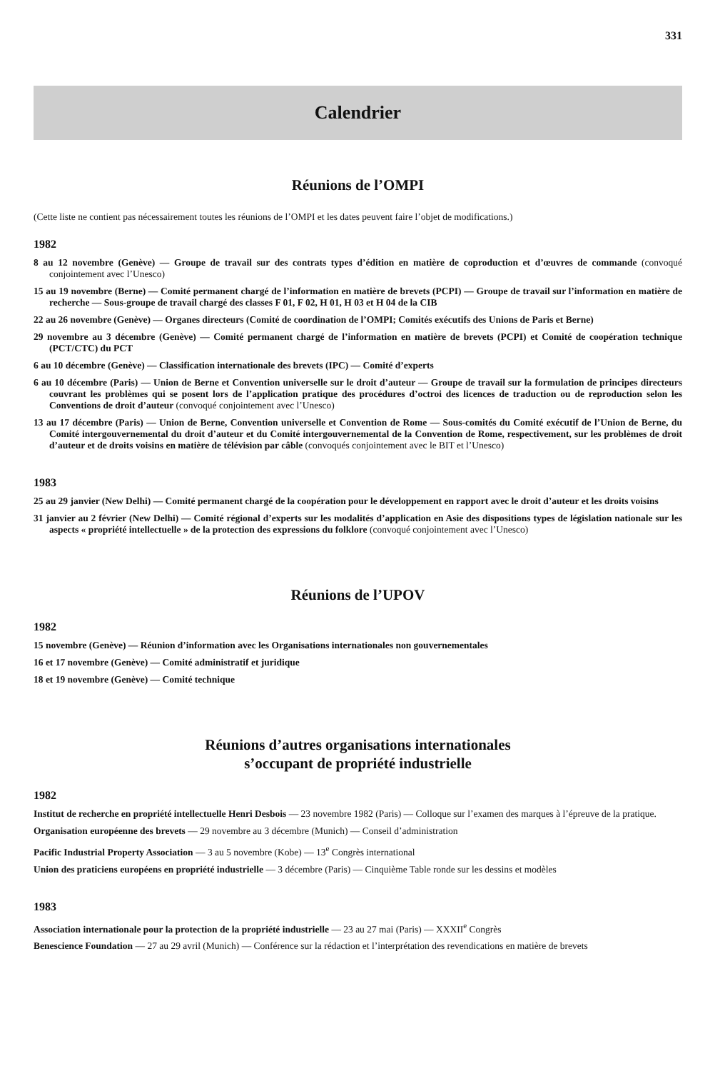331
Calendrier
Réunions de l’OMPI
(Cette liste ne contient pas nécessairement toutes les réunions de l’OMPI et les dates peuvent faire l’objet de modifications.)
1982
8 au 12 novembre (Genève) — Groupe de travail sur des contrats types d’édition en matière de coproduction et d’œuvres de commande (convoqué conjointement avec l’Unesco)
15 au 19 novembre (Berne) — Comité permanent chargé de l’information en matière de brevets (PCPI) — Groupe de travail sur l’information en matière de recherche — Sous-groupe de travail chargé des classes F 01, F 02, H 01, H 03 et H 04 de la CIB
22 au 26 novembre (Genève) — Organes directeurs (Comité de coordination de l’OMPI; Comités exécutifs des Unions de Paris et Berne)
29 novembre au 3 décembre (Genève) — Comité permanent chargé de l’information en matière de brevets (PCPI) et Comité de coopération technique (PCT/CTC) du PCT
6 au 10 décembre (Genève) — Classification internationale des brevets (IPC) — Comité d’experts
6 au 10 décembre (Paris) — Union de Berne et Convention universelle sur le droit d’auteur — Groupe de travail sur la formulation de principes directeurs couvrant les problèmes qui se posent lors de l’application pratique des procédures d’octroi des licences de traduction ou de reproduction selon les Conventions de droit d’auteur (convoqué conjointement avec l’Unesco)
13 au 17 décembre (Paris) — Union de Berne, Convention universelle et Convention de Rome — Sous-comités du Comité exécutif de l’Union de Berne, du Comité intergouvernemental du droit d’auteur et du Comité intergouvernemental de la Convention de Rome, respectivement, sur les problèmes de droit d’auteur et de droits voisins en matière de télévision par câble (convoqués conjointement avec le BIT et l’Unesco)
1983
25 au 29 janvier (New Delhi) — Comité permanent chargé de la coopération pour le développement en rapport avec le droit d’auteur et les droits voisins
31 janvier au 2 février (New Delhi) — Comité régional d’experts sur les modalités d’application en Asie des dispositions types de législation nationale sur les aspects « propriété intellectuelle » de la protection des expressions du folklore (convoqué conjointement avec l’Unesco)
Réunions de l’UPOV
1982
15 novembre (Genève) — Réunion d’information avec les Organisations internationales non gouvernementales
16 et 17 novembre (Genève) — Comité administratif et juridique
18 et 19 novembre (Genève) — Comité technique
Réunions d’autres organisations internationales
s’occupant de propriété industrielle
1982
Institut de recherche en propriété intellectuelle Henri Desbois — 23 novembre 1982 (Paris) — Colloque sur l’examen des marques à l’épreuve de la pratique.
Organisation européenne des brevets — 29 novembre au 3 décembre (Munich) — Conseil d’administration
Pacific Industrial Property Association — 3 au 5 novembre (Kobe) — 13<sup>e</sup> Congrès international
Union des praticiens européens en propriété industrielle — 3 décembre (Paris) — Cinquième Table ronde sur les dessins et modèles
1983
Association internationale pour la protection de la propriété industrielle — 23 au 27 mai (Paris) — XXXII<sup>e</sup> Congrès
Benescience Foundation — 27 au 29 avril (Munich) — Conférence sur la rédaction et l’interprétation des revendications en matière de brevets